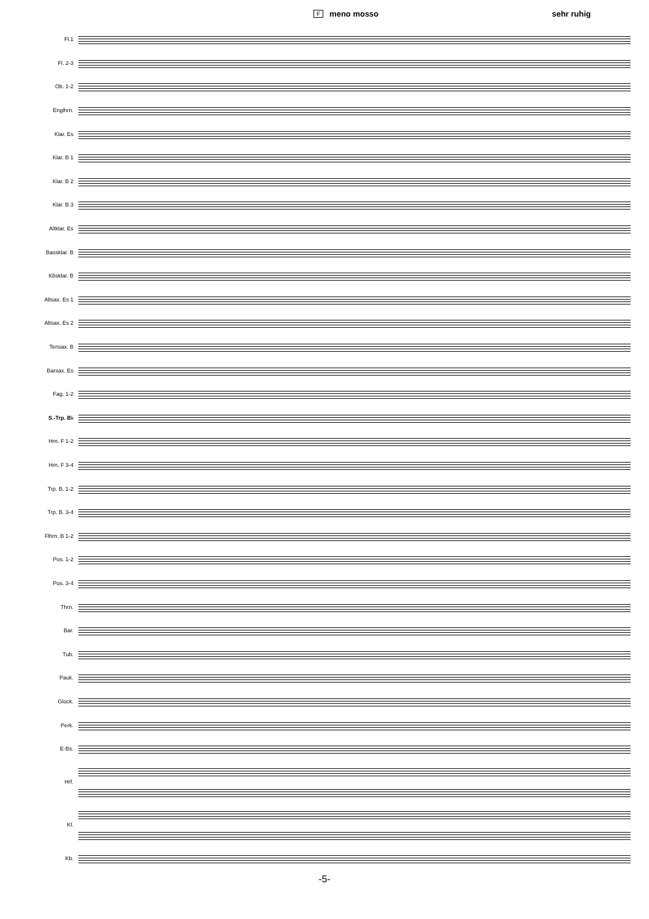Fmeno mosso sehr ruhig
Fl.1
Fl. 2-3
Ob. 1-2
Englhrn.
Klar. Es
Klar. B 1
Klar. B 2
Klar. B 3
Altklar. Es
Bassklar. B
Kbsklar. B
Altsax. Es 1
Altsax. Es 2
Tensax. B
Barsax. Es
Fag. 1-2
S.-Trp. B♭
Hrn. F 1-2
Hrn. F 3-4
Trp. B. 1-2
Trp. B. 3-4
Flhrn. B 1-2
Pos. 1-2
Pos. 3-4
Thrn.
Bar.
Tub.
Pauk.
Glock.
Perk.
E-Bs.
Hrf.
Kl.
Kb.
-5-